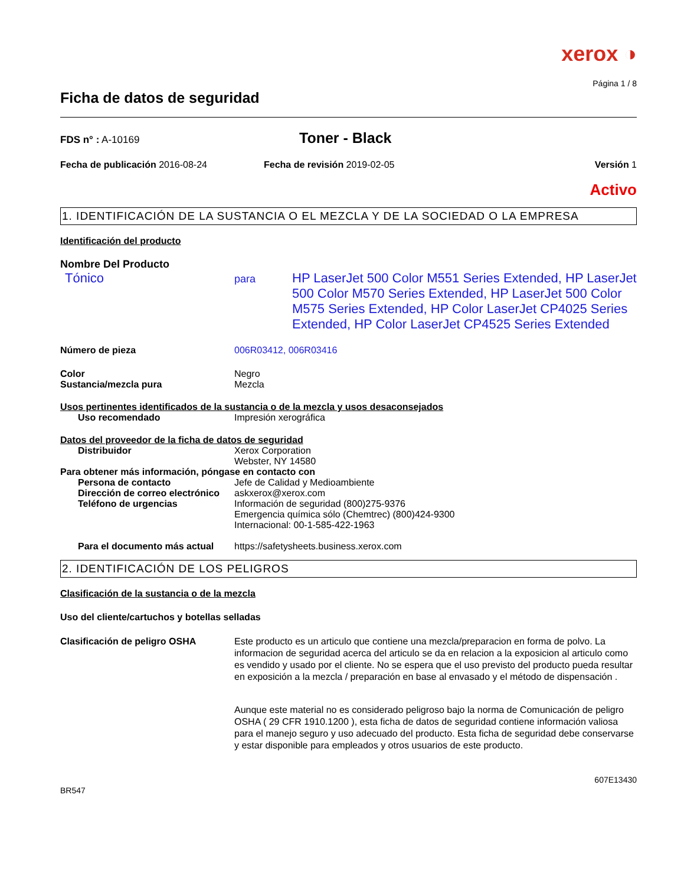xerox ◑
Página 1 / 8
Ficha de datos de seguridad
FDS n° : A-10169
Toner - Black
Fecha de publicación 2016-08-24 Fecha de revisión 2019-02-05 Versión 1
Activo
1. IDENTIFICACIÓN DE LA SUSTANCIA O EL MEZCLA Y DE LA SOCIEDAD O LA EMPRESA
Identificación del producto
Nombre Del Producto
Tónico
para
HP LaserJet 500 Color M551 Series Extended, HP LaserJet 500 Color M570 Series Extended, HP LaserJet 500 Color M575 Series Extended, HP Color LaserJet CP4025 Series Extended, HP Color LaserJet CP4525 Series Extended
Número de pieza 006R03412, 006R03416
Color Negro
Sustancia/mezcla pura Mezcla
Usos pertinentes identificados de la sustancia o de la mezcla y usos desaconsejados
Uso recomendado Impresión xerográfica
Datos del proveedor de la ficha de datos de seguridad
Distribuidor Xerox Corporation
Webster, NY 14580
Para obtener más información, póngase en contacto con
Persona de contacto Jefe de Calidad y Medioambiente
Dirección de correo electrónico
askxerox@xerox.com
Teléfono de urgencias Información de seguridad (800)275-9376
Emergencia química sólo (Chemtrec) (800)424-9300
Internacional: 00-1-585-422-1963
Para el documento más actual
https://safetysheets.business.xerox.com
2. IDENTIFICACIÓN DE LOS PELIGROS
Clasificación de la sustancia o de la mezcla
Uso del cliente/cartuchos y botellas selladas
Clasificación de peligro OSHA
Este producto es un articulo que contiene una mezcla/preparacion en forma de polvo. La informacion de seguridad acerca del articulo se da en relacion a la exposicion al articulo como es vendido y usado por el cliente. No se espera que el uso previsto del producto pueda resultar en exposición a la mezcla / preparación en base al envasado y el método de dispensación .
Aunque este material no es considerado peligroso bajo la norma de Comunicación de peligro OSHA ( 29 CFR 1910.1200 ), esta ficha de datos de seguridad contiene información valiosa para el manejo seguro y uso adecuado del producto. Esta ficha de seguridad debe conservarse y estar disponible para empleados y otros usuarios de este producto.
607E13430
BR547